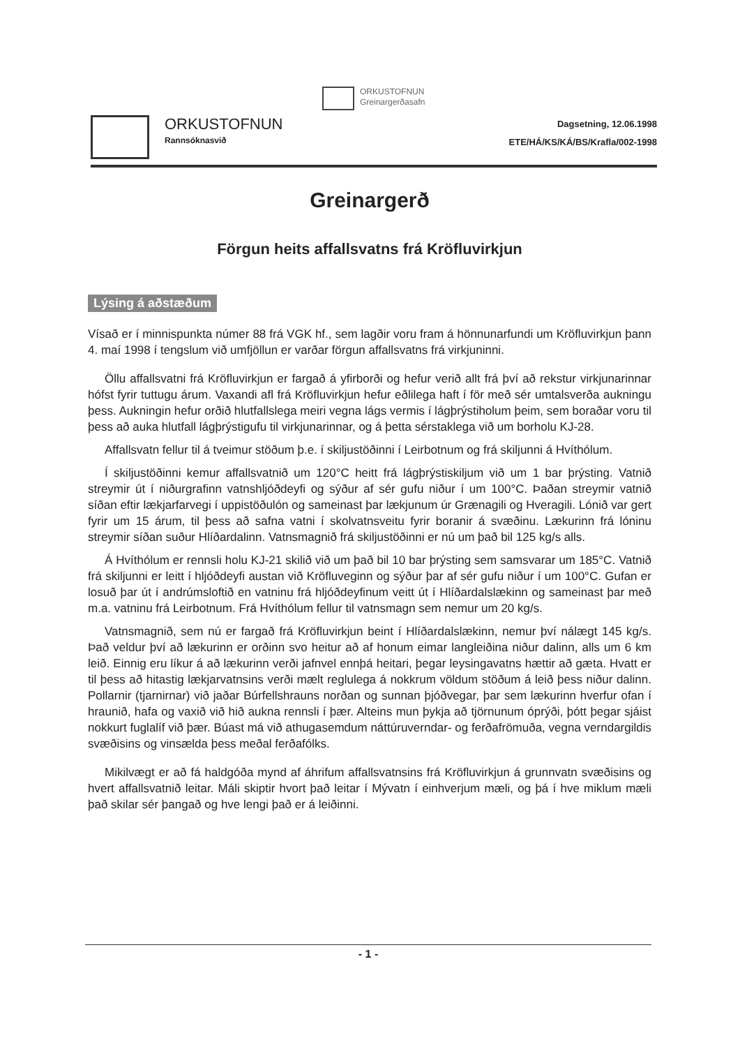ORKUSTOFNUN
Greinargerðasafn
ORKUSTOFNUN
Rannsóknasvið
Dagsetning, 12.06.1998
ETE/HÁ/KS/KÁ/BS/Krafla/002-1998
Greinargerð
Förgun heits affallsvatns frá Kröfluvirkjun
Lýsing á aðstæðum
Vísað er í minnispunkta númer 88 frá VGK hf., sem lagðir voru fram á hönnunarfundi um Kröfluvirkjun þann 4. maí 1998 í tengslum við umfjöllun er varðar förgun affallsvatns frá virkjuninni.
Öllu affallsvatni frá Kröfluvirkjun er fargað á yfirborði og hefur verið allt frá því að rekstur virkjunarinnar hófst fyrir tuttugu árum. Vaxandi afl frá Kröfluvirkjun hefur eðlilega haft í för með sér umtalsverða aukningu þess. Aukningin hefur orðið hlutfallslega meiri vegna lágs vermis í lágþrýstiholum þeim, sem boraðar voru til þess að auka hlutfall lágþrýstigufu til virkjunarinnar, og á þetta sérstaklega við um borholu KJ-28.
Affallsvatn fellur til á tveimur stöðum þ.e. í skiljustöðinni í Leirbotnum og frá skiljunni á Hvíthólum.
Í skiljustöðinni kemur affallsvatnið um 120°C heitt frá lágþrýstiskiljum við um 1 bar þrýsting. Vatnið streymir út í niðurgrafinn vatnshljóðdeyfi og sýður af sér gufu niður í um 100°C. Þaðan streymir vatnið síðan eftir lækjarfarvegi í uppistöðulón og sameinast þar lækjunum úr Grænagili og Hveragili. Lónið var gert fyrir um 15 árum, til þess að safna vatni í skolvatnsveitu fyrir boranir á svæðinu. Lækurinn frá lóninu streymir síðan suður Hlíðardalinn. Vatnsmagnið frá skiljustöðinni er nú um það bil 125 kg/s alls.
Á Hvíthólum er rennsli holu KJ-21 skilið við um það bil 10 bar þrýsting sem samsvarar um 185°C. Vatnið frá skiljunni er leitt í hljóðdeyfi austan við Kröfluveginn og sýður þar af sér gufu niður í um 100°C. Gufan er losuð þar út í andrúmsloftið en vatninu frá hljóðdeyfinum veitt út í Hlíðardalslækinn og sameinast þar með m.a. vatninu frá Leirbotnum. Frá Hvíthólum fellur til vatnsmagn sem nemur um 20 kg/s.
Vatnsmagnið, sem nú er fargað frá Kröfluvirkjun beint í Hlíðardalslækinn, nemur því nálægt 145 kg/s. Það veldur því að lækurinn er orðinn svo heitur að af honum eimar langleiðina niður dalinn, alls um 6 km leið. Einnig eru líkur á að lækurinn verði jafnvel ennþá heitari, þegar leysingavatns hættir að gæta. Hvatt er til þess að hitastig lækjarvatnsins verði mælt reglulega á nokkrum völdum stöðum á leið þess niður dalinn. Pollarnir (tjarnirnar) við jaðar Búrfellshrauns norðan og sunnan þjóðvegar, þar sem lækurinn hverfur ofan í hraunið, hafa og vaxið við hið aukna rennsli í þær. Alteins mun þykja að tjörnunum óprýði, þótt þegar sjáist nokkurt fuglalíf við þær. Búast má við athugasemdum náttúruverndar- og ferðafrömuða, vegna verndargildis svæðisins og vinsælda þess meðal ferðafólks.
Mikilvægt er að fá haldgóða mynd af áhrifum affallsvatnsins frá Kröfluvirkjun á grunnvatn svæðisins og hvert affallsvatnið leitar. Máli skiptir hvort það leitar í Mývatn í einhverjum mæli, og þá í hve miklum mæli það skilar sér þangað og hve lengi það er á leiðinni.
- 1 -